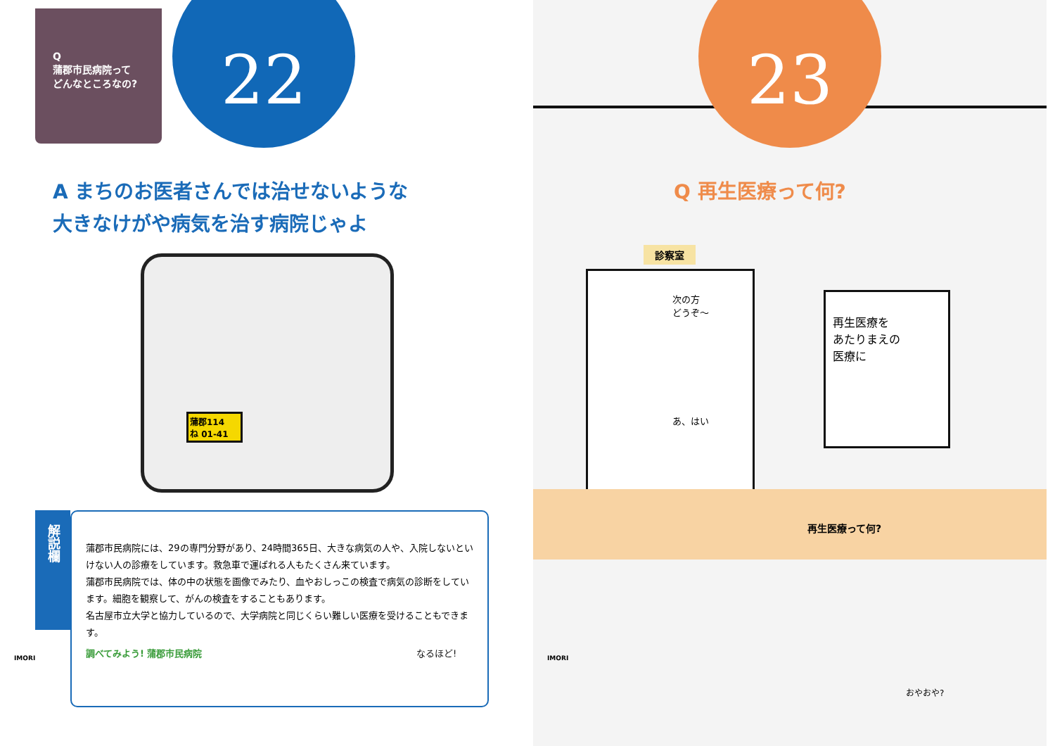Q
蒲郡市民病院って
どんなところなの?
22
A まちのお医者さんでは治せないような
大きなけがや病気を治す病院じゃよ
蒲郡114
ね 01-41
解説欄
蒲郡市民病院には、29の専門分野があり、24時間365日、大きな病気の人や、入院しないといけない人の診療をしています。救急車で運ばれる人もたくさん来ています。
蒲郡市民病院では、体の中の状態を画像でみたり、血やおしっこの検査で病気の診断をしています。細胞を観察して、がんの検査をすることもあります。
名古屋市立大学と協力しているので、大学病院と同じくらい難しい医療を受けることもできます。
調べてみよう! 蒲郡市民病院 なるほど!
IMORI
23
Q 再生医療って何?
診察室
次の方
どうぞ〜
あ、はい
再生医療を
あたりまえの
医療に
再生医療って何?
おやおや?
IMORI